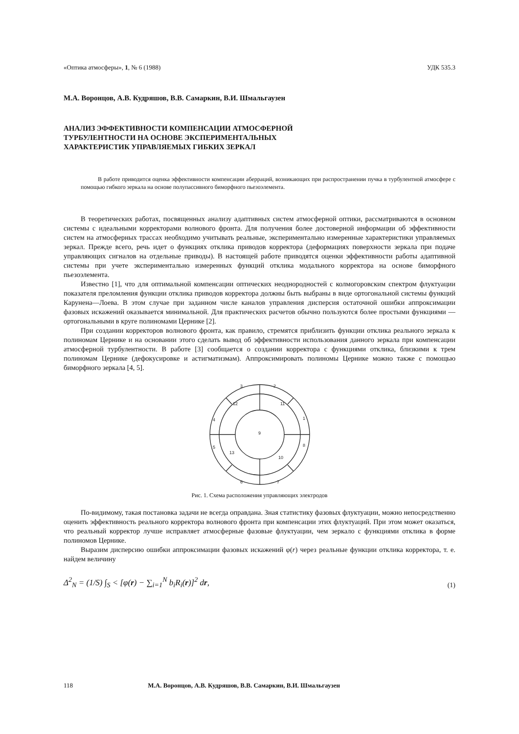«Оптика атмосферы», 1, № 6 (1988) УДК 535.3
М.А. Воронцов, А.В. Кудряшов, В.В. Самаркин, В.И. Шмальгаузен
АНАЛИЗ ЭФФЕКТИВНОСТИ КОМПЕНСАЦИИ АТМОСФЕРНОЙ
ТУРБУЛЕНТНОСТИ НА ОСНОВЕ ЭКСПЕРИМЕНТАЛЬНЫХ
ХАРАКТЕРИСТИК УПРАВЛЯЕМЫХ ГИБКИХ ЗЕРКАЛ
В работе приводится оценка эффективности компенсации аберраций, возникающих при распространении пучка в турбулентной атмосфере с помощью гибкого зеркала на основе полупассивного биморфного пьезоэлемента.
В теоретических работах, посвященных анализу адаптивных систем атмосферной оптики, рассматриваются в основном системы с идеальными корректорами волнового фронта. Для получения более достоверной информации об эффективности систем на атмосферных трассах необходимо учитывать реальные, экспериментально измеренные характеристики управляемых зеркал. Прежде всего, речь идет о функциях отклика приводов корректора (деформациях поверхности зеркала при подаче управляющих сигналов на отдельные приводы). В настоящей работе приводятся оценки эффективности работы адаптивной системы при учете экспериментально измеренных функций отклика модального корректора на основе биморфного пьезоэлемента.
Известно [1], что для оптимальной компенсации оптических неоднородностей с колмогоровским спектром флуктуации показателя преломления функции отклика приводов корректора должны быть выбраны в виде ортогональной системы функций Карунена—Лоева. В этом случае при заданном числе каналов управления дисперсия остаточной ошибки аппроксимации фазовых искажений оказывается минимальной. Для практических расчетов обычно пользуются более простыми функциями — ортогональными в круге полиномами Цернике [2].
При создании корректоров волнового фронта, как правило, стремятся приблизить функции отклика реального зеркала к полиномам Цернике и на основании этого сделать вывод об эффективности использования данного зеркала при компенсации атмосферной турбулентности. В работе [3] сообщается о создании корректора с функциями отклика, близкими к трем полиномам Цернике (дефокусировке и астигматизмам). Аппроксимировать полиномы Цернике можно также с помощью биморфного зеркала [4, 5].
3
2
12
11
4
1
9
5
8
13
10
6
7
Рис. 1. Схема расположения управляющих электродов
По-видимому, такая постановка задачи не всегда оправдана. Зная статистику фазовых флуктуации, можно непосредственно оценить эффективность реального корректора волнового фронта при компенсации этих флуктуаций. При этом может оказаться, что реальный корректор лучше исправляет атмосферные фазовые флуктуации, чем зеркало с функциями отклика в форме полиномов Цернике.
Выразим дисперсию ошибки аппроксимации фазовых искажений φ(r) через реальные функции отклика корректора, т. е. найдем величину
Δ<sup>2</sup><sub>N</sub> = (1/S) ∫<sub>S</sub> < [φ(r) − ∑<sub>i=1</sub><sup>N</sup> b<sub>i</sub>R<sub>i</sub>(r)]<sup>2</sup> dr, (1)
118 М.А. Воронцов, А.В. Кудряшов, В.В. Самаркин, В.И. Шмальгаузен